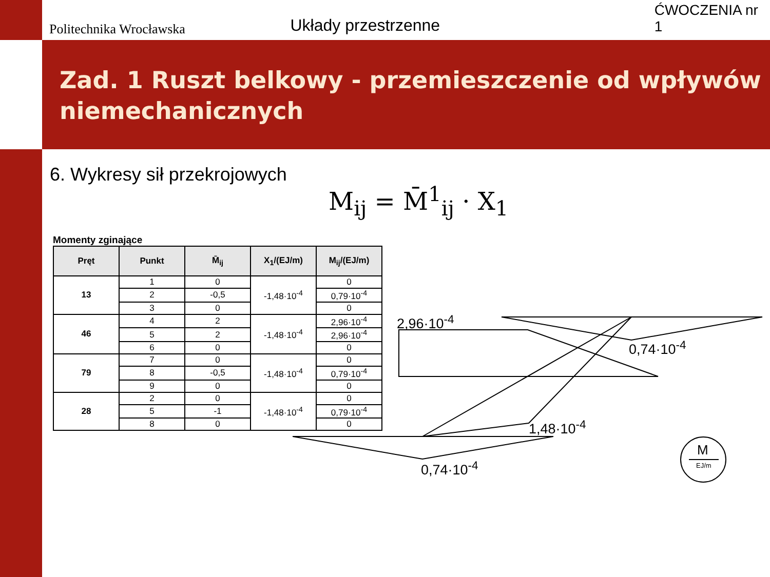Politechnika Wrocławska
Układy przestrzenne
ĆWOCZENIA nr 1
Zad. 1 Ruszt belkowy - przemieszczenie od wpływów niemechanicznych
6. Wykresy sił przekrojowych
M<sub>ij</sub> = M̄<sup>1</sup><sub>ij</sub> · X<sub>1</sub>
Momenty zginające
| Pręt | Punkt | M̄<sub>ij</sub> | X<sub>1</sub>/(EJ/m) | M<sub>ij</sub>/(EJ/m) |
| --- | --- | --- | --- | --- |
| 13 | 1 | 0 | -1,48·10<sup>-4</sup> | 0 |
| | 2 | -0,5 | | 0,79·10<sup>-4</sup> |
| | 3 | 0 | | 0 |
| 46 | 4 | 2 | -1,48·10<sup>-4</sup> | 2,96·10<sup>-4</sup> |
| | 5 | 2 | | 2,96·10<sup>-4</sup> |
| | 6 | 0 | | 0 |
| 79 | 7 | 0 | -1,48·10<sup>-4</sup> | 0 |
| | 8 | -0,5 | | 0,79·10<sup>-4</sup> |
| | 9 | 0 | | 0 |
| 28 | 2 | 0 | -1,48·10<sup>-4</sup> | 0 |
| | 5 | -1 | | 0,79·10<sup>-4</sup> |
| | 8 | 0 | | 0 |
2,96·10<sup>-4</sup>
0,74·10<sup>-4</sup>
1,48·10<sup>-4</sup>
0,74·10<sup>-4</sup>
M
EJ/m